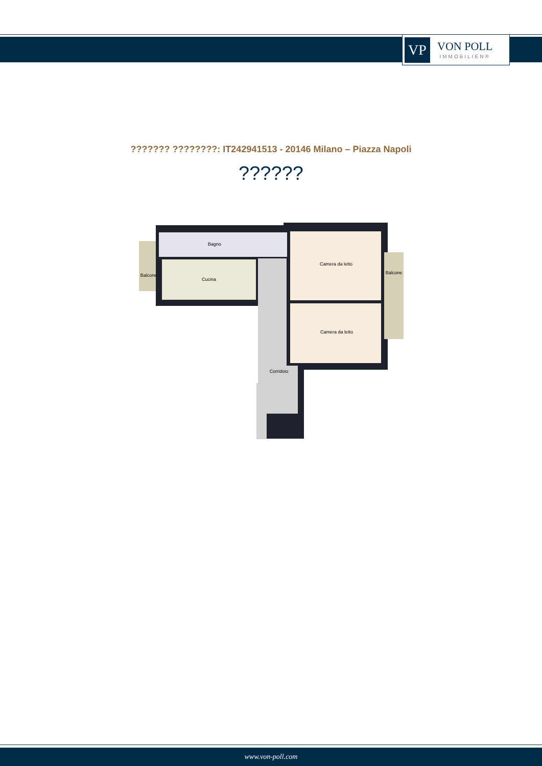VP
VON POLL
IMMOBILIEN®
??????? ????????: IT242941513 - 20146 Milano – Piazza Napoli
??????
Bagno
Cucina
Balcone
Balcone
Camera da letto
Camera da letto
Corridoio
www.von-poll.com